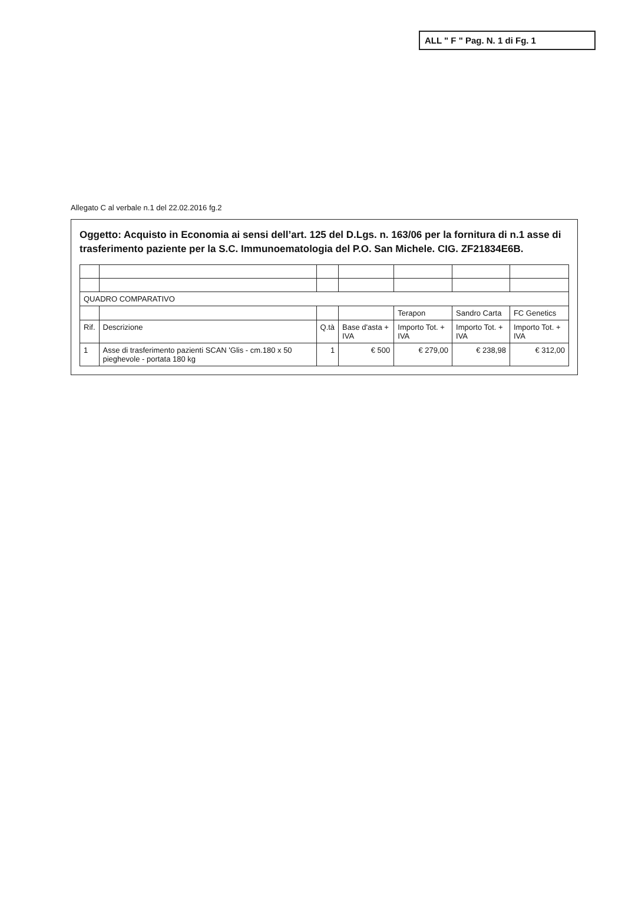ALL " F " Pag. N. 1 di Fg. 1
Allegato C al verbale n.1 del 22.02.2016 fg.2
Oggetto: Acquisto in Economia ai sensi dell’art. 125 del D.Lgs. n. 163/06 per la fornitura di n.1 asse di trasferimento paziente per la S.C. Immunoematologia del P.O. San Michele. CIG. ZF21834E6B.
| QUADRO COMPARATIVO | | | | | | |
| | | | | Terapon | Sandro Carta | FC Genetics |
| Rif. | Descrizione | Q.tà | Base d'asta + IVA | Importo Tot. + IVA | Importo Tot. + IVA | Importo Tot. + IVA |
| 1 | Asse di trasferimento pazienti SCAN 'Glis - cm.180 x 50 pieghevole - portata 180 kg | 1 | € 500 | € 279,00 | € 238,98 | € 312,00 |